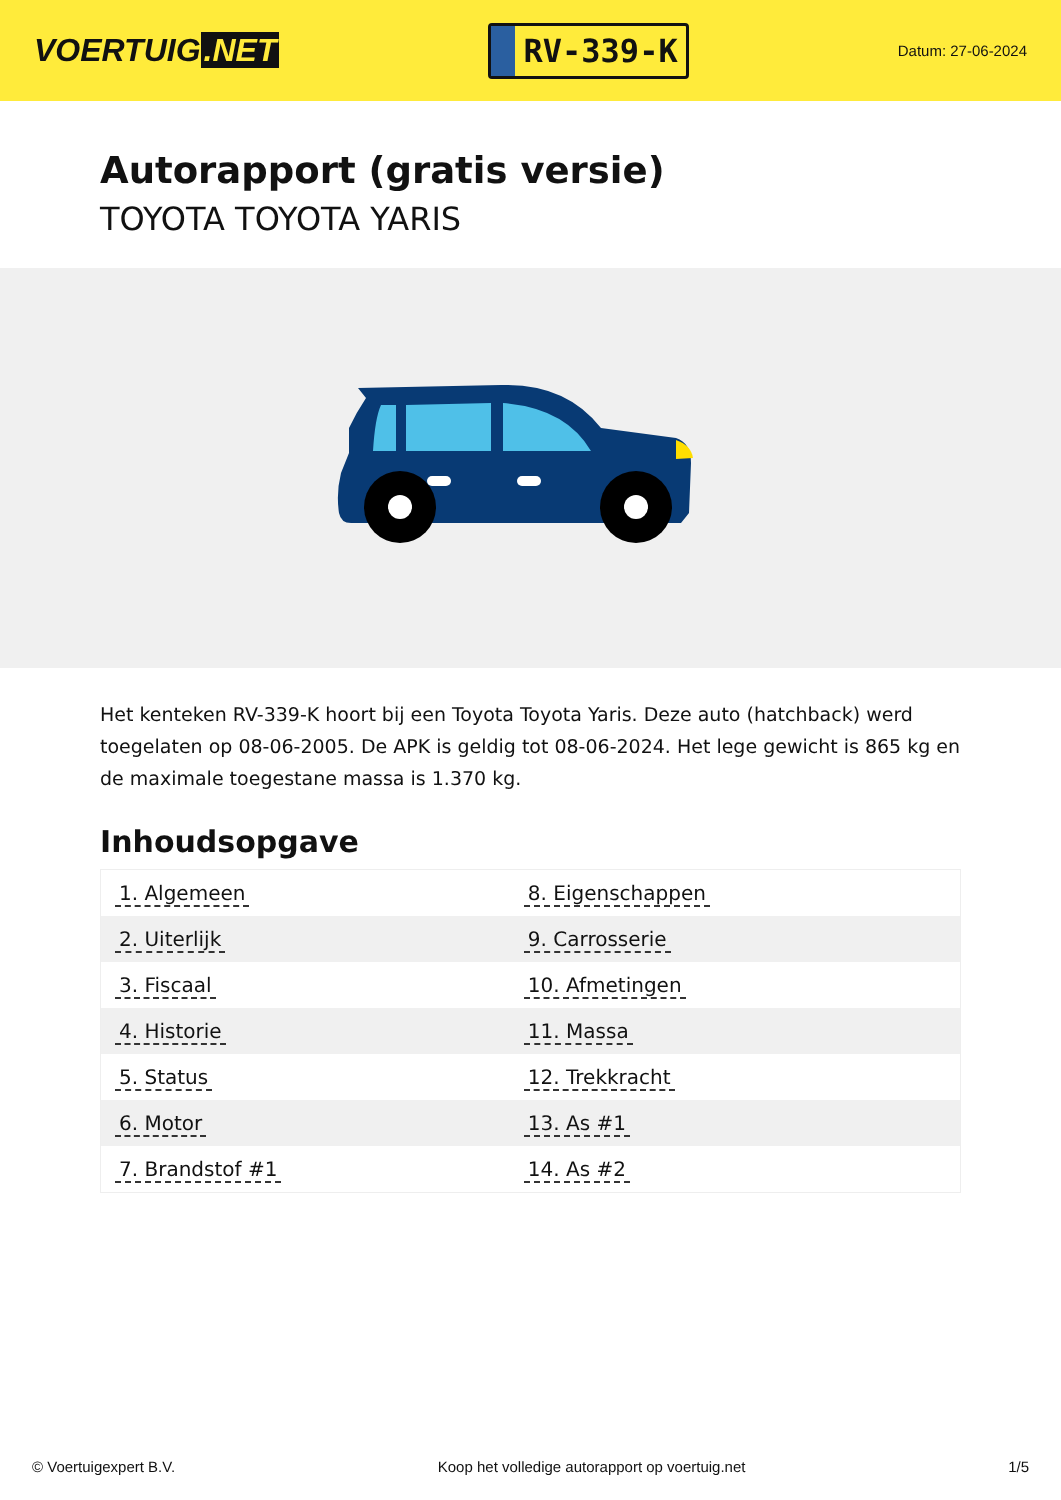VOERTUIG.NET
RV-339-K
Datum: 27-06-2024
Autorapport (gratis versie)
TOYOTA TOYOTA YARIS
Het kenteken RV-339-K hoort bij een Toyota Toyota Yaris. Deze auto (hatchback) werd toegelaten op 08-06-2005. De APK is geldig tot 08-06-2024. Het lege gewicht is 865 kg en de maximale toegestane massa is 1.370 kg.
Inhoudsopgave
| 1. Algemeen | 8. Eigenschappen |
| 2. Uiterlijk | 9. Carrosserie |
| 3. Fiscaal | 10. Afmetingen |
| 4. Historie | 11. Massa |
| 5. Status | 12. Trekkracht |
| 6. Motor | 13. As #1 |
| 7. Brandstof #1 | 14. As #2 |
© Voertuigexpert B.V. Koop het volledige autorapport op voertuig.net 1/5